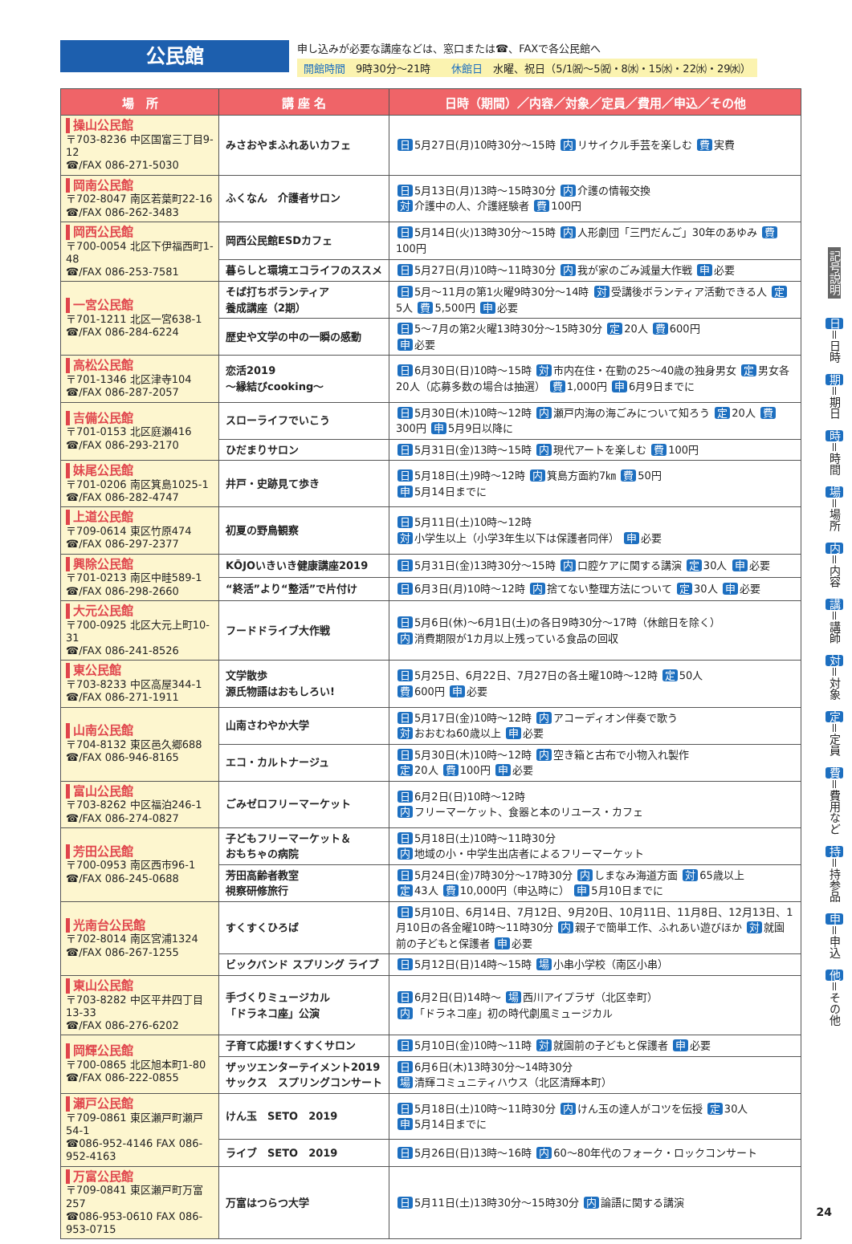公民館
申し込みが必要な講座などは、窓口または☎、FAXで各公民館へ
開館時間　9時30分～21時　　休館日　水曜、祝日（5/1㈷～5㈷・8㈬・15㈬・22㈬・29㈬）
| 場 所 | 講 座 名 | 日時（期間）／内容／対象／定員／費用／申込／その他 |
| --- | --- | --- |
| 操山公民館 〒703-8236 中区国富三丁目9-12 ☎/FAX 086-271-5030 | みさおやまふれあいカフェ | 日 5月27日(月)10時30分～15時 内 リサイクル手芸を楽しむ 費 実費 |
| 岡南公民館 〒702-8047 南区若葉町22-16 ☎/FAX 086-262-3483 | ふくなん 介護者サロン | 日 5月13日(月)13時～15時30分 内 介護の情報交換 対 介護中の人、介護経験者 費 100円 |
| 岡西公民館 〒700-0054 北区下伊福西町1-48 ☎/FAX 086-253-7581 | 岡西公民館ESDカフェ | 日 5月14日(火)13時30分～15時 内 人形劇団「三門だんご」30年のあゆみ 費 100円 |
| | 暮らしと環境エコライフのススメ | 日 5月27日(月)10時～11時30分 内 我が家のごみ減量大作戦 申 必要 |
| 一宮公民館 〒701-1211 北区一宮638-1 ☎/FAX 086-284-6224 | そば打ちボランティア 養成講座（2期） | 日 5月～11月の第1火曜9時30分～14時 対 受講後ボランティア活動できる人 定 5人 費 5,500円 申 必要 |
| | 歴史や文学の中の一瞬の感動 | 日 5～7月の第2火曜13時30分～15時30分 定 20人 費 600円 申 必要 |
| 高松公民館 〒701-1346 北区津寺104 ☎/FAX 086-287-2057 | 恋活2019 ～縁結びcooking～ | 日 6月30日(日)10時～15時 対 市内在住・在勤の25～40歳の独身男女 定 男女各20人（応募多数の場合は抽選） 費 1,000円 申 6月9日までに |
| 吉備公民館 〒701-0153 北区庭瀬416 ☎/FAX 086-293-2170 | スローライフでいこう | 日 5月30日(木)10時～12時 内 瀬戸内海の海ごみについて知ろう 定 20人 費 300円 申 5月9日以降に |
| | ひだまりサロン | 日 5月31日(金)13時～15時 内 現代アートを楽しむ 費 100円 |
| 妹尾公民館 〒701-0206 南区箕島1025-1 ☎/FAX 086-282-4747 | 井戸・史跡見て歩き | 日 5月18日(土)9時～12時 内 箕島方面約7㎞ 費 50円 申 5月14日までに |
| 上道公民館 〒709-0614 東区竹原474 ☎/FAX 086-297-2377 | 初夏の野鳥観察 | 日 5月11日(土)10時～12時 対 小学生以上（小学3年生以下は保護者同伴） 申 必要 |
| 興除公民館 〒701-0213 南区中畦589-1 ☎/FAX 086-298-2660 | KŌJOいきいき健康講座2019 | 日 5月31日(金)13時30分～15時 内 口腔ケアに関する講演 定 30人 申 必要 |
| | “終活”より“整活”で片付け | 日 6月3日(月)10時～12時 内 捨てない整理方法について 定 30人 申 必要 |
| 大元公民館 〒700-0925 北区大元上町10-31 ☎/FAX 086-241-8526 | フードドライブ大作戦 | 日 5月6日(休)～6月1日(土)の各日9時30分～17時（休館日を除く） 内 消費期限が1カ月以上残っている食品の回収 |
| 東公民館 〒703-8233 中区高屋344-1 ☎/FAX 086-271-1911 | 文学散歩 源氏物語はおもしろい! | 日 5月25日、6月22日、7月27日の各土曜10時～12時 定 50人 費 600円 申 必要 |
| 山南公民館 〒704-8132 東区邑久郷688 ☎/FAX 086-946-8165 | 山南さわやか大学 | 日 5月17日(金)10時～12時 内 アコーディオン伴奏で歌う 対 おおむね60歳以上 申 必要 |
| | エコ・カルトナージュ | 日 5月30日(木)10時～12時 内 空き箱と古布で小物入れ製作 定 20人 費 100円 申 必要 |
| 富山公民館 〒703-8262 中区福泊246-1 ☎/FAX 086-274-0827 | ごみゼロフリーマーケット | 日 6月2日(日)10時～12時 内 フリーマーケット、食器と本のリユース・カフェ |
| 芳田公民館 〒700-0953 南区西市96-1 ☎/FAX 086-245-0688 | 子どもフリーマーケット＆ おもちゃの病院 | 日 5月18日(土)10時～11時30分 内 地域の小・中学生出店者によるフリーマーケット |
| | 芳田高齢者教室 視察研修旅行 | 日 5月24日(金)7時30分～17時30分 内 しまなみ海道方面 対 65歳以上 定 43人 費 10,000円（申込時に） 申 5月10日までに |
| 光南台公民館 〒702-8014 南区宮浦1324 ☎/FAX 086-267-1255 | すくすくひろば | 日 5月10日、6月14日、7月12日、9月20日、10月11日、11月8日、12月13日、1月10日の各金曜10時～11時30分 内 親子で簡単工作、ふれあい遊びほか 対 就園前の子どもと保護者 申 必要 |
| | ビックバンド スプリング ライブ | 日 5月12日(日)14時～15時 場 小串小学校（南区小串） |
| 東山公民館 〒703-8282 中区平井四丁目13-33 ☎/FAX 086-276-6202 | 手づくりミュージカル 「ドラネコ座」公演 | 日 6月2日(日)14時～ 場 西川アイプラザ（北区幸町） 内 「ドラネコ座」初の時代劇風ミュージカル |
| 岡輝公民館 〒700-0865 北区旭本町1-80 ☎/FAX 086-222-0855 | 子育て応援!すくすくサロン | 日 5月10日(金)10時～11時 対 就園前の子どもと保護者 申 必要 |
| | ザッツエンターテイメント2019 サックス スプリングコンサート | 日 6月6日(木)13時30分～14時30分 場 清輝コミュニティハウス（北区清輝本町） |
| 瀬戸公民館 〒709-0861 東区瀬戸町瀬戸54-1 ☎086-952-4146 FAX 086-952-4163 | けん玉 SETO 2019 | 日 5月18日(土)10時～11時30分 内 けん玉の達人がコツを伝授 定 30人 申 5月14日までに |
| | ライブ SETO 2019 | 日 5月26日(日)13時～16時 内 60～80年代のフォーク・ロックコンサート |
| 万富公民館 〒709-0841 東区瀬戸町万富257 ☎086-953-0610 FAX 086-953-0715 | 万富はつらつ大学 | 日 5月11日(土)13時30分～15時30分 内 論語に関する講演 |
記号説明 日 ＝日時　期 ＝期日　時 ＝時間　場 ＝場所　内 ＝内容　講 ＝講師　対 ＝対象　定 ＝定員　費 ＝費用など　持 ＝持参品　申 ＝申込　他 ＝その他
24